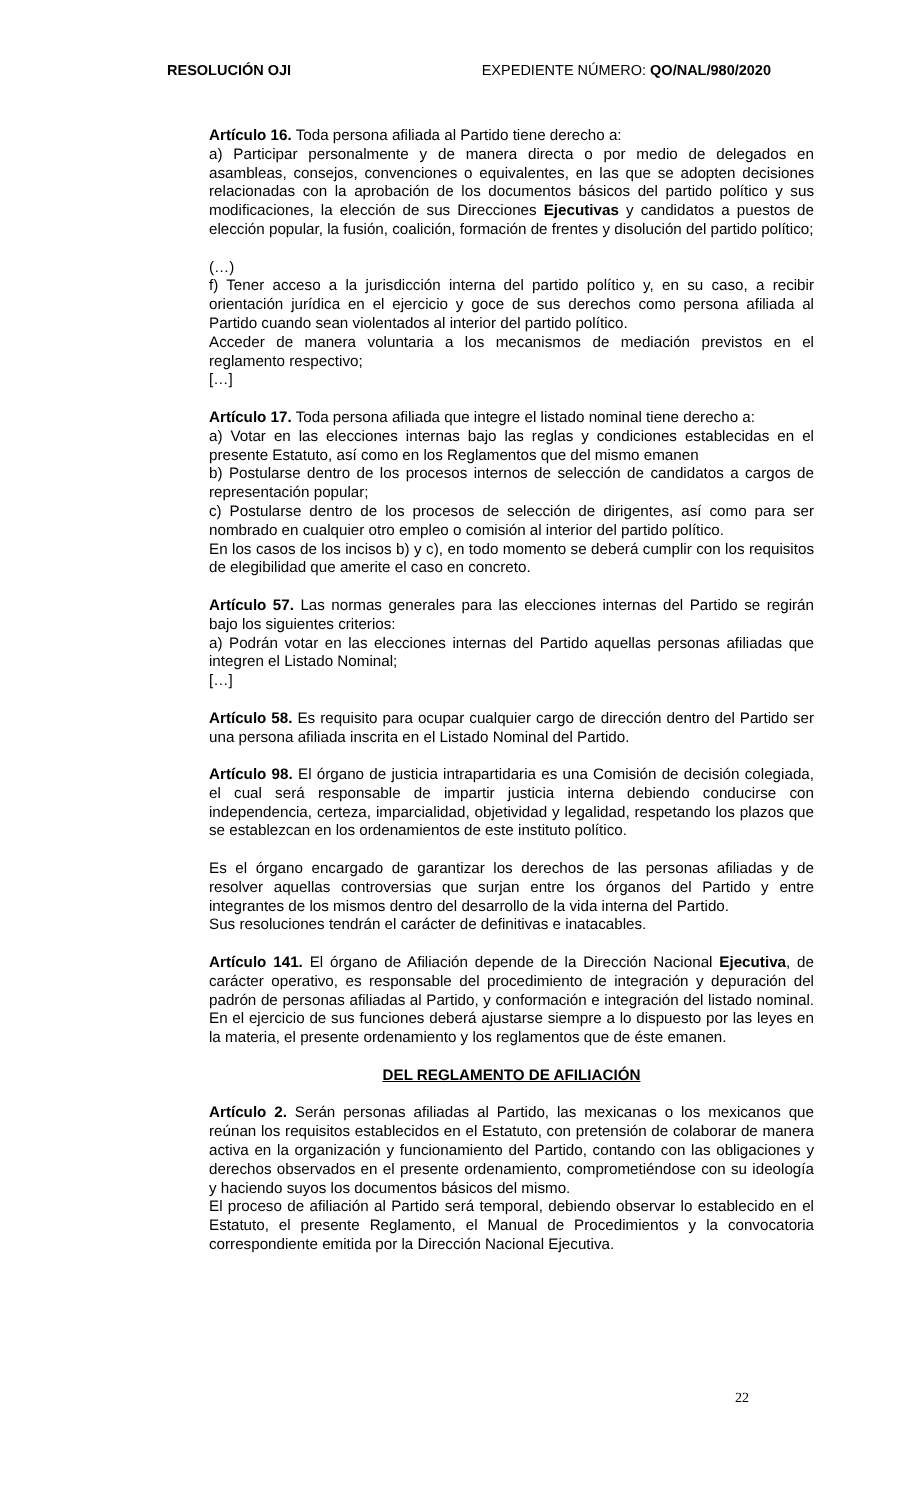RESOLUCIÓN OJI EXPEDIENTE NÚMERO: QO/NAL/980/2020
Artículo 16. Toda persona afiliada al Partido tiene derecho a:
a) Participar personalmente y de manera directa o por medio de delegados en asambleas, consejos, convenciones o equivalentes, en las que se adopten decisiones relacionadas con la aprobación de los documentos básicos del partido político y sus modificaciones, la elección de sus Direcciones Ejecutivas y candidatos a puestos de elección popular, la fusión, coalición, formación de frentes y disolución del partido político;
(…)
f) Tener acceso a la jurisdicción interna del partido político y, en su caso, a recibir orientación jurídica en el ejercicio y goce de sus derechos como persona afiliada al Partido cuando sean violentados al interior del partido político.
Acceder de manera voluntaria a los mecanismos de mediación previstos en el reglamento respectivo;
[…]
Artículo 17. Toda persona afiliada que integre el listado nominal tiene derecho a:
a) Votar en las elecciones internas bajo las reglas y condiciones establecidas en el presente Estatuto, así como en los Reglamentos que del mismo emanen
b) Postularse dentro de los procesos internos de selección de candidatos a cargos de representación popular;
c) Postularse dentro de los procesos de selección de dirigentes, así como para ser nombrado en cualquier otro empleo o comisión al interior del partido político.
En los casos de los incisos b) y c), en todo momento se deberá cumplir con los requisitos de elegibilidad que amerite el caso en concreto.
Artículo 57. Las normas generales para las elecciones internas del Partido se regirán bajo los siguientes criterios:
a) Podrán votar en las elecciones internas del Partido aquellas personas afiliadas que integren el Listado Nominal;
[…]
Artículo 58. Es requisito para ocupar cualquier cargo de dirección dentro del Partido ser una persona afiliada inscrita en el Listado Nominal del Partido.
Artículo 98. El órgano de justicia intrapartidaria es una Comisión de decisión colegiada, el cual será responsable de impartir justicia interna debiendo conducirse con independencia, certeza, imparcialidad, objetividad y legalidad, respetando los plazos que se establezcan en los ordenamientos de este instituto político.
Es el órgano encargado de garantizar los derechos de las personas afiliadas y de resolver aquellas controversias que surjan entre los órganos del Partido y entre integrantes de los mismos dentro del desarrollo de la vida interna del Partido.
Sus resoluciones tendrán el carácter de definitivas e inatacables.
Artículo 141. El órgano de Afiliación depende de la Dirección Nacional Ejecutiva, de carácter operativo, es responsable del procedimiento de integración y depuración del padrón de personas afiliadas al Partido, y conformación e integración del listado nominal. En el ejercicio de sus funciones deberá ajustarse siempre a lo dispuesto por las leyes en la materia, el presente ordenamiento y los reglamentos que de éste emanen.
DEL REGLAMENTO DE AFILIACIÓN
Artículo 2. Serán personas afiliadas al Partido, las mexicanas o los mexicanos que reúnan los requisitos establecidos en el Estatuto, con pretensión de colaborar de manera activa en la organización y funcionamiento del Partido, contando con las obligaciones y derechos observados en el presente ordenamiento, comprometiéndose con su ideología y haciendo suyos los documentos básicos del mismo.
El proceso de afiliación al Partido será temporal, debiendo observar lo establecido en el Estatuto, el presente Reglamento, el Manual de Procedimientos y la convocatoria correspondiente emitida por la Dirección Nacional Ejecutiva.
22